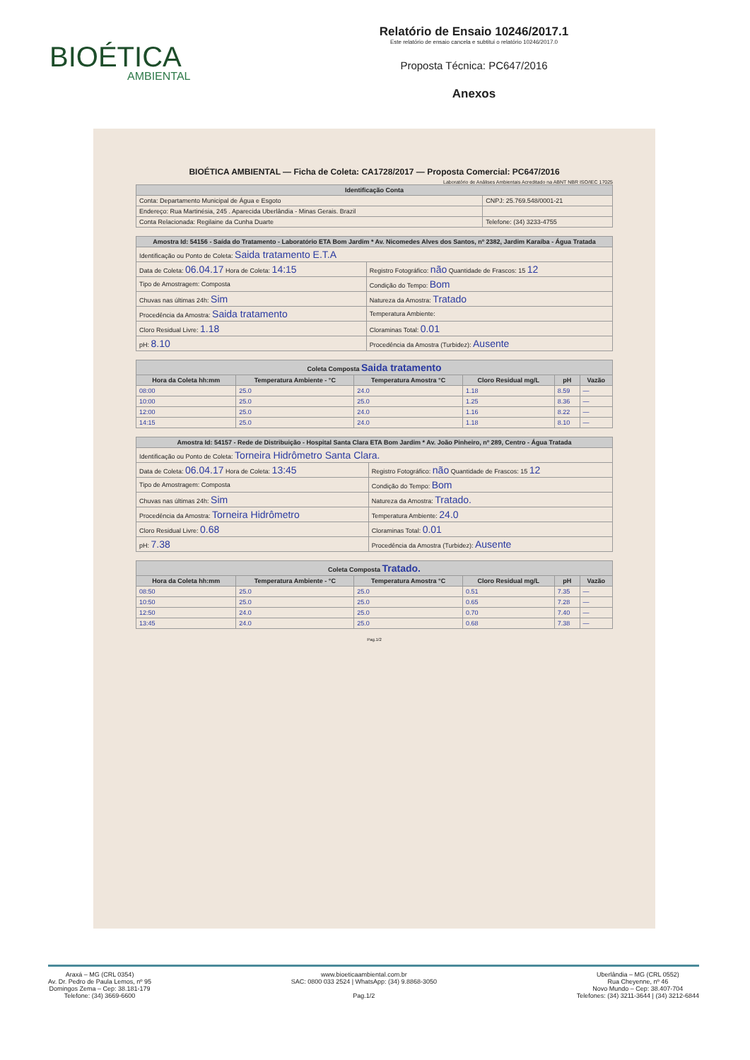BIOÉTICA
AMBIENTAL
Relatório de Ensaio 10246/2017.1
Este relatório de ensaio cancela e subtitui o relatório 10246/2017.0
Proposta Técnica: PC647/2016
Anexos
BIOÉTICA AMBIENTAL — Ficha de Coleta: CA1728/2017 — Proposta Comercial: PC647/2016
Laboratório de Análises Ambientais Acreditado na ABNT NBR ISO/IEC 17025
| Identificação Conta | |
| --- | --- |
| Conta: Departamento Municipal de Água e Esgoto | CNPJ: 25.769.548/0001-21 |
| Endereço: Rua Martinésia, 245 . Aparecida Uberlândia - Minas Gerais. Brazil | |
| Conta Relacionada: Regilaine da Cunha Duarte | Telefone: (34) 3233-4755 |
| Amostra Id: 54156 - Saída do Tratamento - Laboratório ETA Bom Jardim * Av. Nicomedes Alves dos Santos, nº 2382, Jardim Karaíba - Água Tratada | |
| --- | --- |
| Identificação ou Ponto de Coleta: Saida tratamento E.T.A | |
| Data de Coleta: 06.04.17 Hora de Coleta: 14:15 | Registro Fotográfico: não Quantidade de Frascos: 15 12 |
| Tipo de Amostragem: Composta | Condição do Tempo: Bom |
| Chuvas nas últimas 24h: Sim | Natureza da Amostra: Tratado |
| Procedência da Amostra: Saida tratamento | Temperatura Ambiente: |
| Cloro Residual Livre: 1.18 | Cloraminas Total: 0.01 |
| pH: 8.10 | Procedência da Amostra (Turbidez): Ausente |
| Coleta Composta Saida tratamento | | | | | |
| --- | --- | --- | --- | --- | --- |
| Hora da Coleta hh:mm | Temperatura Ambiente - °C | Temperatura Amostra °C | Cloro Residual mg/L | pH | Vazão |
| 08:00 | 25.0 | 24.0 | 1.18 | 8.59 | — |
| 10:00 | 25.0 | 25.0 | 1.25 | 8.36 | — |
| 12:00 | 25.0 | 24.0 | 1.16 | 8.22 | — |
| 14:15 | 25.0 | 24.0 | 1.18 | 8.10 | — |
| Amostra Id: 54157 - Rede de Distribuição - Hospital Santa Clara ETA Bom Jardim * Av. João Pinheiro, nº 289, Centro - Água Tratada | |
| --- | --- |
| Identificação ou Ponto de Coleta: Torneira Hidrômetro Santa Clara. | |
| Data de Coleta: 06.04.17 Hora de Coleta: 13:45 | Registro Fotográfico: não Quantidade de Frascos: 15 12 |
| Tipo de Amostragem: Composta | Condição do Tempo: Bom |
| Chuvas nas últimas 24h: Sim | Natureza da Amostra: Tratado. |
| Procedência da Amostra: Torneira Hidrômetro | Temperatura Ambiente: 24.0 |
| Cloro Residual Livre: 0.68 | Cloraminas Total: 0.01 |
| pH: 7.38 | Procedência da Amostra (Turbidez): Ausente |
| Coleta Composta Tratado. | | | | | |
| --- | --- | --- | --- | --- | --- |
| Hora da Coleta hh:mm | Temperatura Ambiente - °C | Temperatura Amostra °C | Cloro Residual mg/L | pH | Vazão |
| 08:50 | 25.0 | 25.0 | 0.51 | 7.35 | — |
| 10:50 | 25.0 | 25.0 | 0.65 | 7.28 | — |
| 12:50 | 24.0 | 25.0 | 0.70 | 7.40 | — |
| 13:45 | 24.0 | 25.0 | 0.68 | 7.38 | — |
Pag.1/2
Araxá – MG (CRL 0354)
Av. Dr. Pedro de Paula Lemos, nº 95
Domingos Zema – Cep: 38.181-179
Telefone: (34) 3669-6600
www.bioeticaambiental.com.br
SAC: 0800 033 2524 | WhatsApp: (34) 9.8868-3050
Pag.1/2
Uberlândia – MG (CRL 0552)
Rua Cheyenne, nº 46
Novo Mundo – Cep: 38.407-704
Telefones: (34) 3211-3644 | (34) 3212-6844